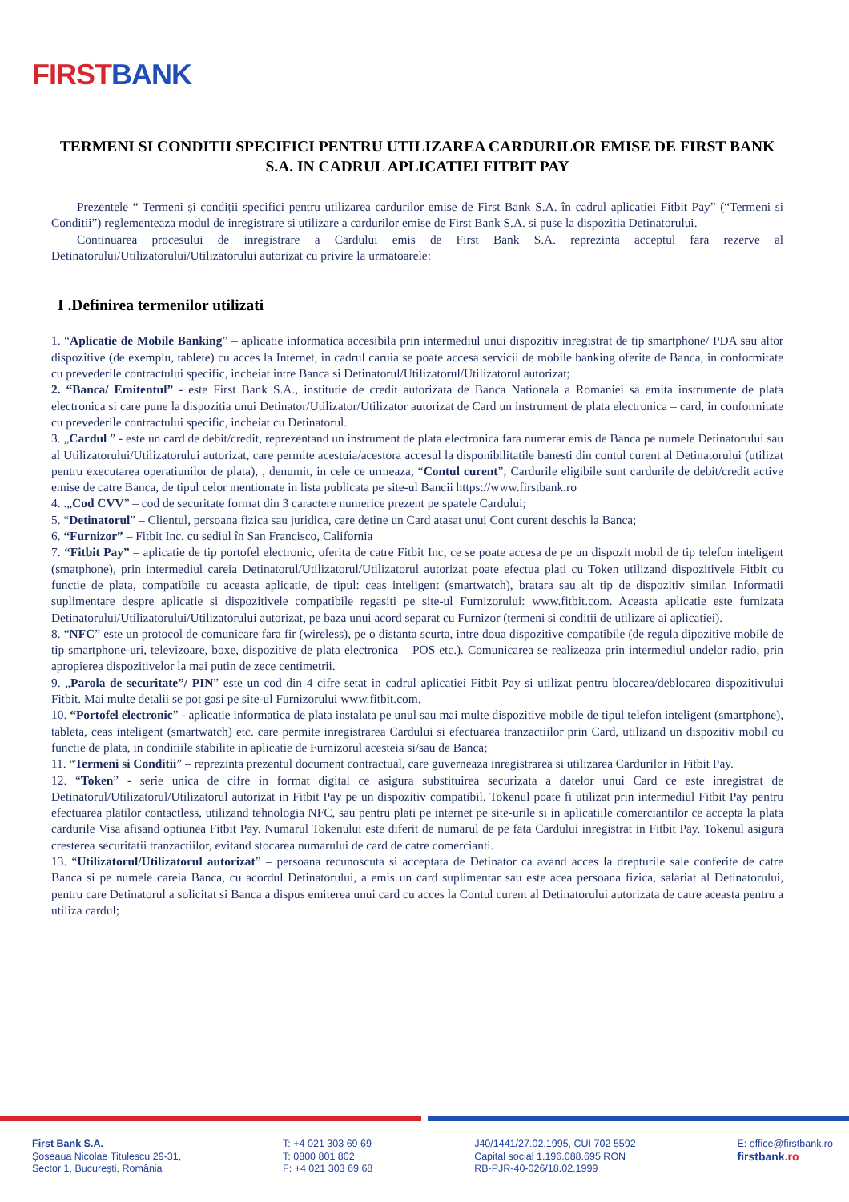FIRST BANK
TERMENI SI CONDITII SPECIFICI PENTRU UTILIZAREA CARDURILOR EMISE DE FIRST BANK S.A. IN CADRUL APLICATIEI FITBIT PAY
Prezentele “ Termeni și condiții specifici pentru utilizarea cardurilor emise de First Bank S.A. în cadrul aplicatiei Fitbit Pay” (“Termeni si Conditii”) reglementeaza modul de inregistrare si utilizare a cardurilor emise de First Bank S.A. si puse la dispozitia Detinatorului.
Continuarea procesului de inregistrare a Cardului emis de First Bank S.A. reprezinta acceptul fara rezerve al Detinatorului/Utilizatorului/Utilizatorului autorizat cu privire la urmatoarele:
I .Definirea termenilor utilizati
1. “Aplicatie de Mobile Banking” – aplicatie informatica accesibila prin intermediul unui dispozitiv inregistrat de tip smartphone/ PDA sau altor dispozitive (de exemplu, tablete) cu acces la Internet, in cadrul caruia se poate accesa servicii de mobile banking oferite de Banca, in conformitate cu prevederile contractului specific, incheiat intre Banca si Detinatorul/Utilizatorul/Utilizatorul autorizat;
2. “Banca/ Emitentul” - este First Bank S.A., institutie de credit autorizata de Banca Nationala a Romaniei sa emita instrumente de plata electronica si care pune la dispozitia unui Detinator/Utilizator/Utilizator autorizat de Card un instrument de plata electronica – card, in conformitate cu prevederile contractului specific, incheiat cu Detinatorul.
3. „Cardul ” - este un card de debit/credit, reprezentand un instrument de plata electronica fara numerar emis de Banca pe numele Detinatorului sau al Utilizatorului/Utilizatorului autorizat, care permite acestuia/acestora accesul la disponibilitatile banesti din contul curent al Detinatorului (utilizat pentru executarea operatiunilor de plata), , denumit, in cele ce urmeaza, “Contul curent”; Cardurile eligibile sunt cardurile de debit/credit active emise de catre Banca, de tipul celor mentionate in lista publicata pe site-ul Bancii https://www.firstbank.ro
4. .„Cod CVV” – cod de securitate format din 3 caractere numerice prezent pe spatele Cardului;
5. “Detinatorul” – Clientul, persoana fizica sau juridica, care detine un Card atasat unui Cont curent deschis la Banca;
6. “Furnizor” – Fitbit Inc. cu sediul în San Francisco, California
7. “Fitbit Pay” – aplicatie de tip portofel electronic, oferita de catre Fitbit Inc, ce se poate accesa de pe un dispozit mobil de tip telefon inteligent (smatphone), prin intermediul careia Detinatorul/Utilizatorul/Utilizatorul autorizat poate efectua plati cu Token utilizand dispozitivele Fitbit cu functie de plata, compatibile cu aceasta aplicatie, de tipul: ceas inteligent (smartwatch), bratara sau alt tip de dispozitiv similar. Informatii suplimentare despre aplicatie si dispozitivele compatibile regasiti pe site-ul Furnizorului: www.fitbit.com. Aceasta aplicatie este furnizata Detinatorului/Utilizatorului/Utilizatorului autorizat, pe baza unui acord separat cu Furnizor (termeni si conditii de utilizare ai aplicatiei).
8. “NFC” este un protocol de comunicare fara fir (wireless), pe o distanta scurta, intre doua dispozitive compatibile (de regula dipozitive mobile de tip smartphone-uri, televizoare, boxe, dispozitive de plata electronica – POS etc.). Comunicarea se realizeaza prin intermediul undelor radio, prin apropierea dispozitivelor la mai putin de zece centimetrii.
9. „Parola de securitate”/ PIN” este un cod din 4 cifre setat in cadrul aplicatiei Fitbit Pay si utilizat pentru blocarea/deblocarea dispozitivului Fitbit. Mai multe detalii se pot gasi pe site-ul Furnizorului www.fitbit.com.
10. “Portofel electronic” - aplicatie informatica de plata instalata pe unul sau mai multe dispozitive mobile de tipul telefon inteligent (smartphone), tableta, ceas inteligent (smartwatch) etc. care permite inregistrarea Cardului si efectuarea tranzactiilor prin Card, utilizand un dispozitiv mobil cu functie de plata, in conditiile stabilite in aplicatie de Furnizorul acesteia si/sau de Banca;
11. “Termeni si Conditii” – reprezinta prezentul document contractual, care guverneaza inregistrarea si utilizarea Cardurilor in Fitbit Pay.
12. “Token” - serie unica de cifre in format digital ce asigura substituirea securizata a datelor unui Card ce este inregistrat de Detinatorul/Utilizatorul/Utilizatorul autorizat in Fitbit Pay pe un dispozitiv compatibil. Tokenul poate fi utilizat prin intermediul Fitbit Pay pentru efectuarea platilor contactless, utilizand tehnologia NFC, sau pentru plati pe internet pe site-urile si in aplicatiile comerciantilor ce accepta la plata cardurile Visa afisand optiunea Fitbit Pay. Numarul Tokenului este diferit de numarul de pe fata Cardului inregistrat in Fitbit Pay. Tokenul asigura cresterea securitatii tranzactiilor, evitand stocarea numarului de card de catre comercianti.
13. “Utilizatorul/Utilizatorul autorizat” – persoana recunoscuta si acceptata de Detinator ca avand acces la drepturile sale conferite de catre Banca si pe numele careia Banca, cu acordul Detinatorului, a emis un card suplimentar sau este acea persoana fizica, salariat al Detinatorului, pentru care Detinatorul a solicitat si Banca a dispus emiterea unui card cu acces la Contul curent al Detinatorului autorizata de catre aceasta pentru a utiliza cardul;
First Bank S.A.
Șoseaua Nicolae Titulescu 29-31,
Sector 1, București, România
T: +4 021 303 69 69
T: 0800 801 802
F: +4 021 303 69 68
J40/1441/27.02.1995, CUI 702 5592
Capital social 1.196.088.695 RON
RB-PJR-40-026/18.02.1999
E: office@firstbank.ro
firstbank.ro